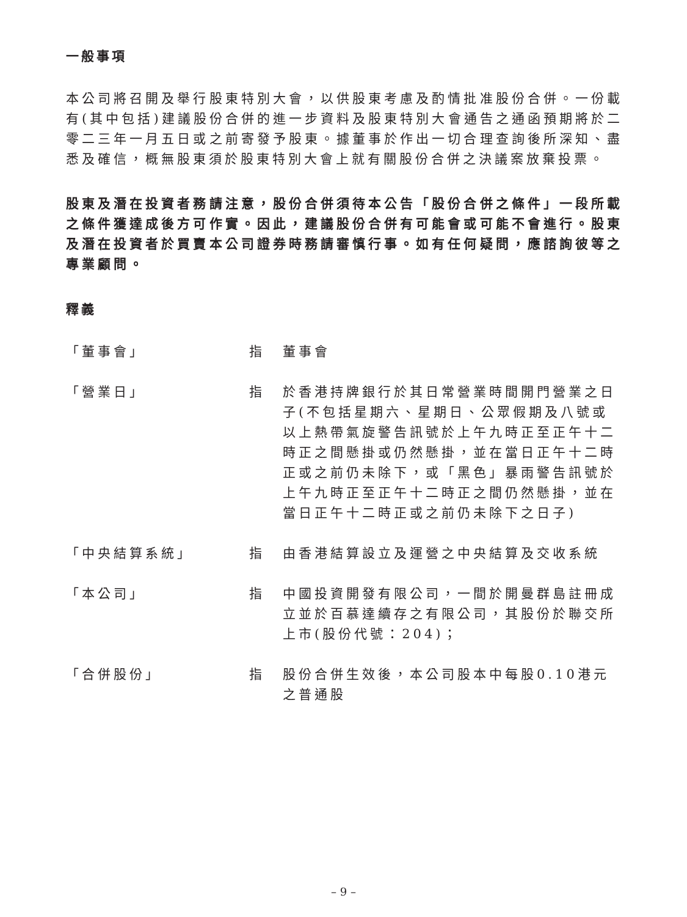一般事項
本公司將召開及舉行股東特別大會，以供股東考慮及酌情批准股份合併。一份載有(其中包括)建議股份合併的進一步資料及股東特別大會通告之通函預期將於二零二三年一月五日或之前寄發予股東。據董事於作出一切合理查詢後所深知、盡悉及確信，概無股東須於股東特別大會上就有關股份合併之決議案放棄投票。
股東及潛在投資者務請注意，股份合併須待本公告「股份合併之條件」一段所載之條件獲達成後方可作實。因此，建議股份合併有可能會或可能不會進行。股東及潛在投資者於買賣本公司證券時務請審慎行事。如有任何疑問，應諮詢彼等之專業顧問。
釋義
「董事會」 指 董事會
「營業日」 指 於香港持牌銀行於其日常營業時間開門營業之日子(不包括星期六、星期日、公眾假期及八號或以上熱帶氣旋警告訊號於上午九時正至正午十二時正之間懸掛或仍然懸掛，並在當日正午十二時正或之前仍未除下，或「黑色」暴雨警告訊號於上午九時正至正午十二時正之間仍然懸掛，並在當日正午十二時正或之前仍未除下之日子)
「中央結算系統」 指 由香港結算設立及運營之中央結算及交收系統
「本公司」 指 中國投資開發有限公司，一間於開曼群島註冊成立並於百慕達續存之有限公司，其股份於聯交所上市(股份代號：204)；
「合併股份」 指 股份合併生效後，本公司股本中每股0.10港元之普通股
– 9 –